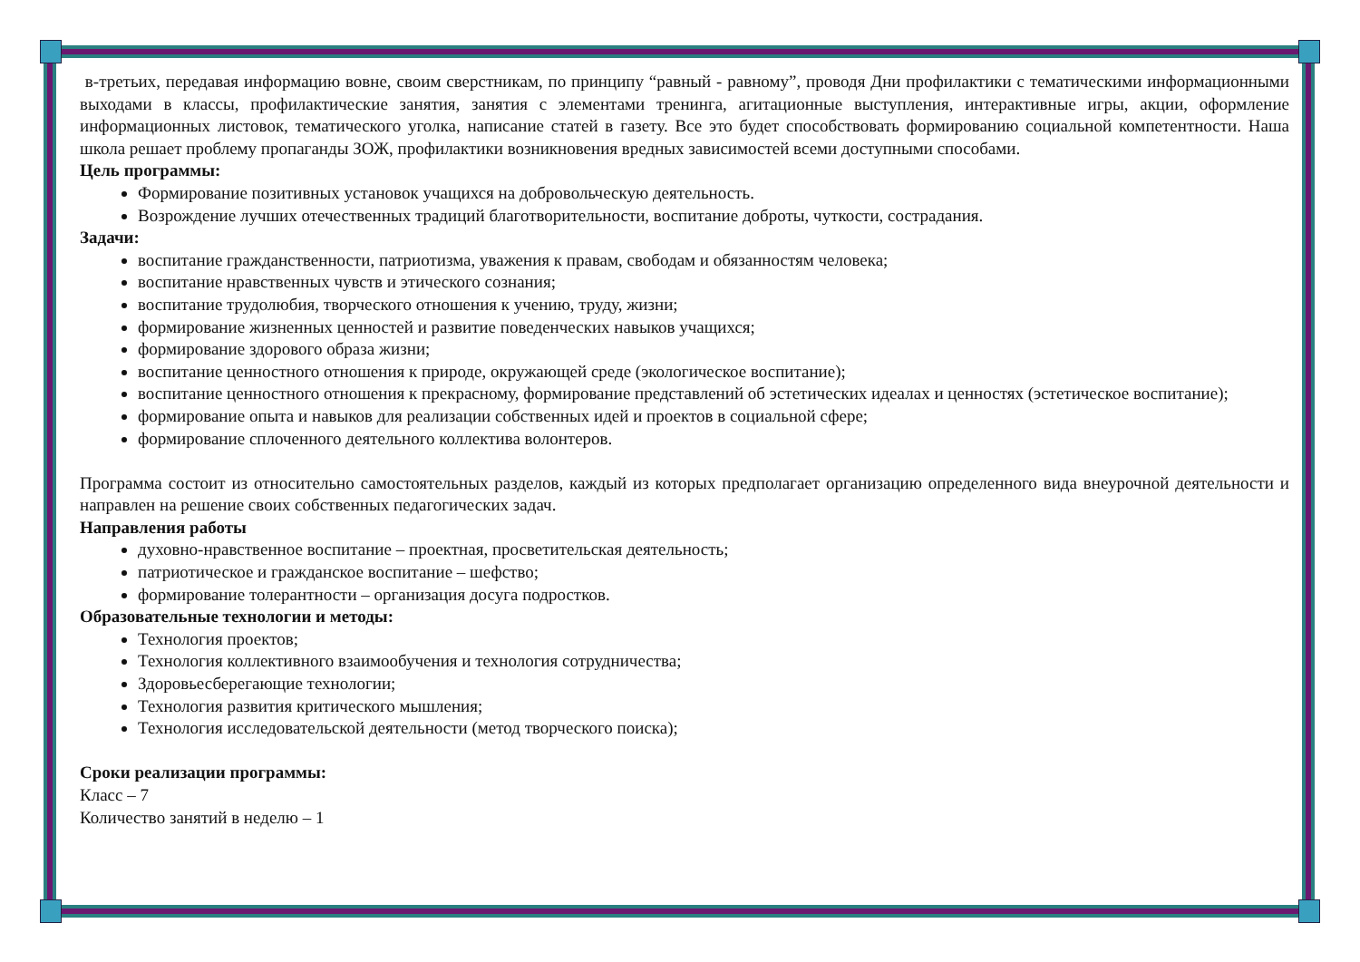в-третьих, передавая информацию вовне, своим сверстникам, по принципу “равный - равному”, проводя Дни профилактики с тематическими информационными выходами в классы, профилактические занятия, занятия с элементами тренинга, агитационные выступления, интерактивные игры, акции, оформление информационных листовок, тематического уголка, написание статей в газету. Все это будет способствовать формированию социальной компетентности. Наша школа решает проблему пропаганды ЗОЖ, профилактики возникновения вредных зависимостей всеми доступными способами.
Цель программы:
Формирование позитивных установок учащихся на добровольческую деятельность.
Возрождение лучших отечественных традиций благотворительности, воспитание доброты, чуткости, сострадания.
Задачи:
воспитание гражданственности, патриотизма, уважения к правам, свободам и обязанностям человека;
воспитание нравственных чувств и этического сознания;
воспитание трудолюбия, творческого отношения к учению, труду, жизни;
формирование жизненных ценностей и развитие поведенческих навыков учащихся;
формирование здорового образа жизни;
воспитание ценностного отношения к природе, окружающей среде (экологическое воспитание);
воспитание ценностного отношения к прекрасному, формирование представлений об эстетических идеалах и ценностях (эстетическое воспитание);
формирование опыта и навыков для реализации собственных идей и проектов в социальной сфере;
формирование сплоченного деятельного коллектива волонтеров.
Программа состоит из относительно самостоятельных разделов, каждый из которых предполагает организацию определенного вида внеурочной деятельности и направлен на решение своих собственных педагогических задач.
Направления работы
духовно-нравственное воспитание – проектная, просветительская деятельность;
патриотическое и гражданское воспитание – шефство;
формирование толерантности – организация досуга подростков.
Образовательные технологии и методы:
Технология проектов;
Технология коллективного взаимообучения и технология сотрудничества;
Здоровьесберегающие технологии;
Технология развития критического мышления;
Технология исследовательской деятельности (метод творческого поиска);
Сроки реализации программы:
Класс – 7
Количество занятий в неделю – 1